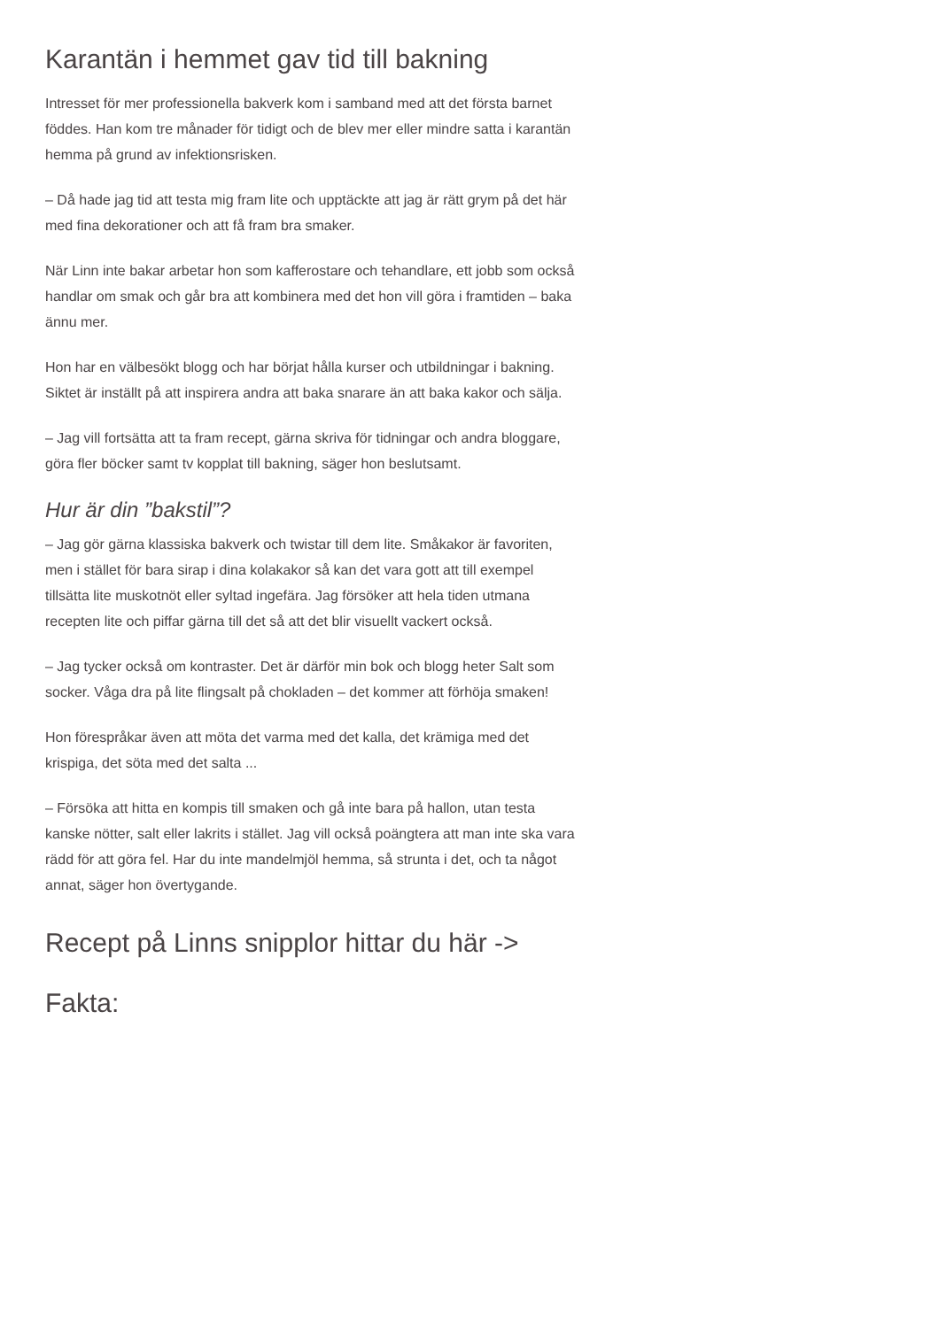Karantän i hemmet gav tid till bakning
Intresset för mer professionella bakverk kom i samband med att det första barnet föddes. Han kom tre månader för tidigt och de blev mer eller mindre satta i karantän hemma på grund av infektionsrisken.
– Då hade jag tid att testa mig fram lite och upptäckte att jag är rätt grym på det här med fina dekorationer och att få fram bra smaker.
När Linn inte bakar arbetar hon som kafferostare och tehandlare, ett jobb som också handlar om smak och går bra att kombinera med det hon vill göra i framtiden – baka ännu mer.
Hon har en välbesökt blogg och har börjat hålla kurser och utbildningar i bakning. Siktet är inställt på att inspirera andra att baka snarare än att baka kakor och sälja.
– Jag vill fortsätta att ta fram recept, gärna skriva för tidningar och andra bloggare, göra fler böcker samt tv kopplat till bakning, säger hon beslutsamt.
Hur är din ”bakstil”?
– Jag gör gärna klassiska bakverk och twistar till dem lite. Småkakor är favoriten, men i stället för bara sirap i dina kolakakor så kan det vara gott att till exempel tillsätta lite muskotnöt eller syltad ingefära. Jag försöker att hela tiden utmana recepten lite och piffar gärna till det så att det blir visuellt vackert också.
– Jag tycker också om kontraster. Det är därför min bok och blogg heter Salt som socker. Våga dra på lite flingsalt på chokladen – det kommer att förhöja smaken!
Hon förespråkar även att möta det varma med det kalla, det krämiga med det krispiga, det söta med det salta ...
– Försöka att hitta en kompis till smaken och gå inte bara på hallon, utan testa kanske nötter, salt eller lakrits i stället. Jag vill också poängtera att man inte ska vara rädd för att göra fel. Har du inte mandelmjöl hemma, så strunta i det, och ta något annat, säger hon övertygande.
Recept på Linns snipplor hittar du här ->
Fakta: